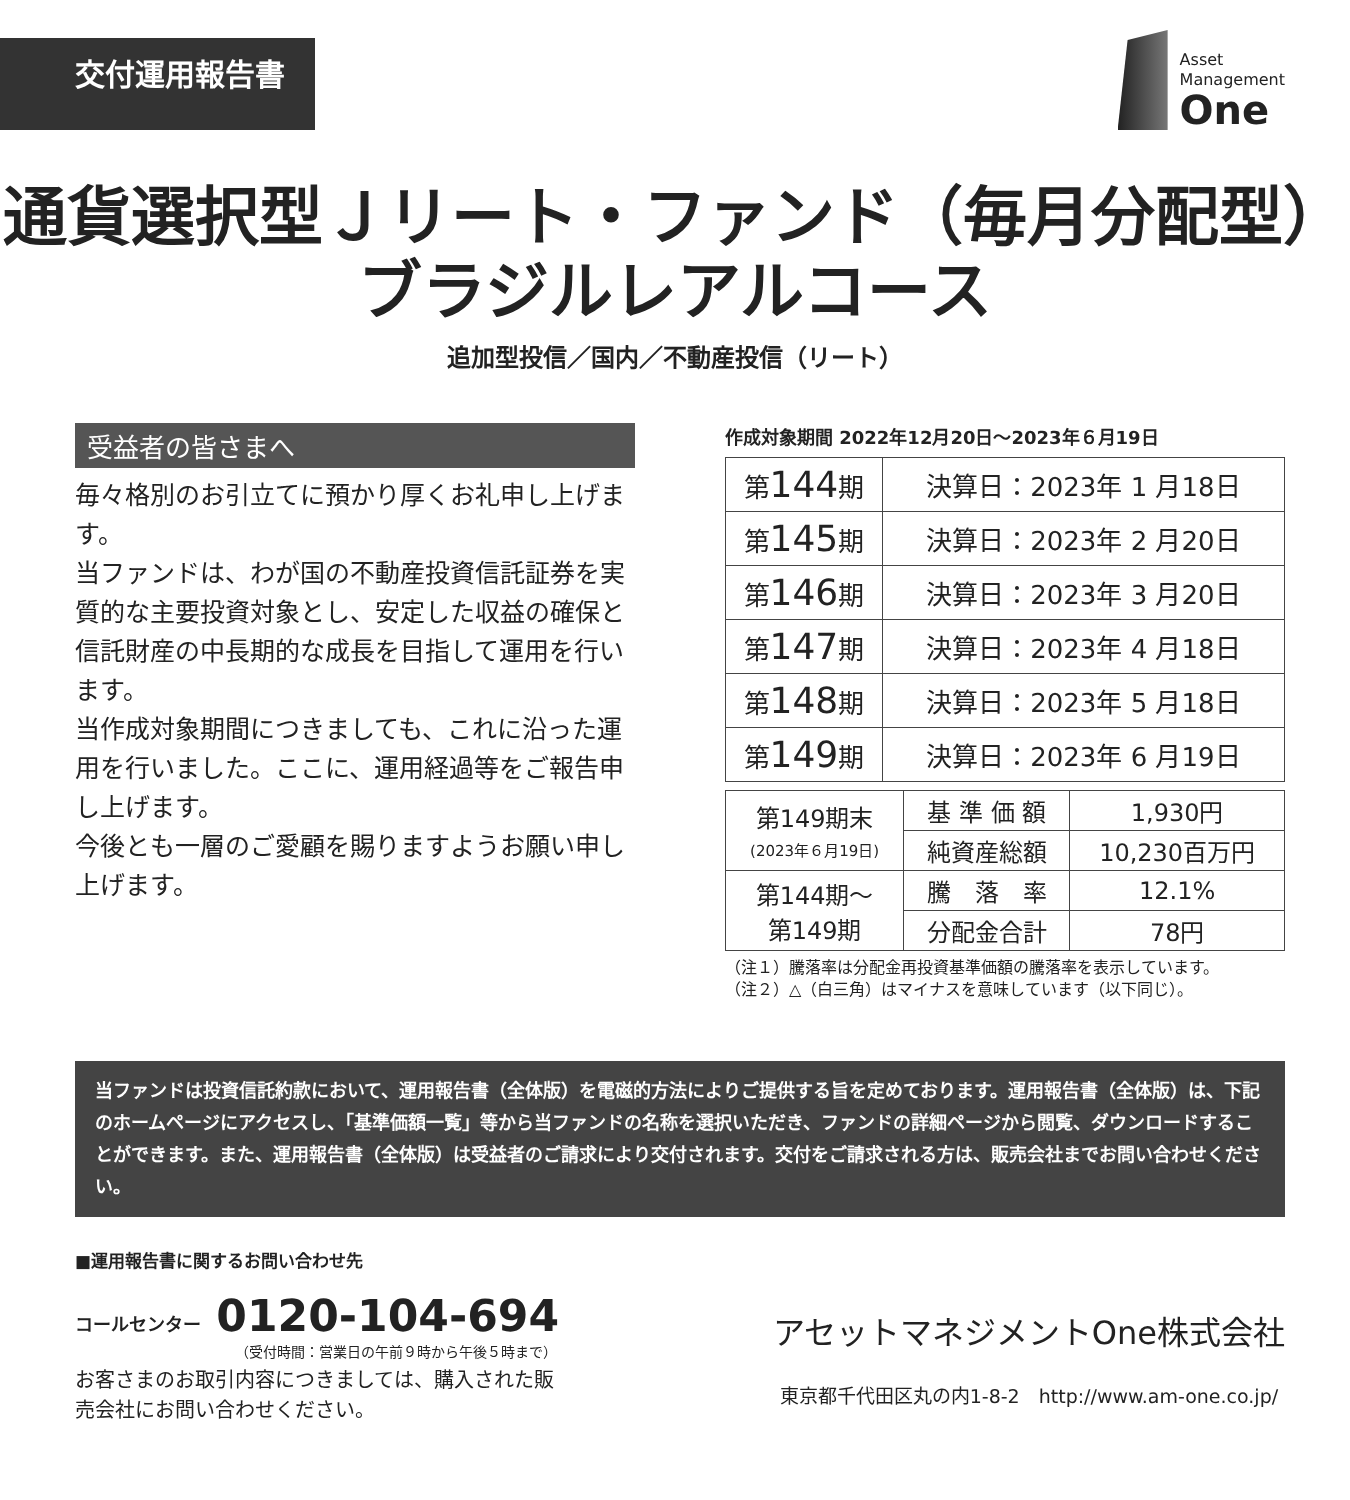交付運用報告書
Asset
Management
One
通貨選択型Ｊリート・ファンド（毎月分配型）
ブラジルレアルコース
追加型投信／国内／不動産投信（リート）
受益者の皆さまへ
毎々格別のお引立てに預かり厚くお礼申し上げます。
当ファンドは、わが国の不動産投資信託証券を実質的な主要投資対象とし、安定した収益の確保と信託財産の中長期的な成長を目指して運用を行います。
当作成対象期間につきましても、これに沿った運用を行いました。ここに、運用経過等をご報告申し上げます。
今後とも一層のご愛顧を賜りますようお願い申し上げます。
作成対象期間 2022年12月20日～2023年６月19日
| 第 144 期 | 決算日：2023年 1 月18日 |
| 第 145 期 | 決算日：2023年 2 月20日 |
| 第 146 期 | 決算日：2023年 3 月20日 |
| 第 147 期 | 決算日：2023年 4 月18日 |
| 第 148 期 | 決算日：2023年 5 月18日 |
| 第 149 期 | 決算日：2023年 6 月19日 |
| 第149期末 (2023年６月19日) | 基 準 価 額 | 1,930円 |
| | 純資産総額 | 10,230百万円 |
| 第144期～ 第149期 | 騰 落 率 | 12.1% |
| | 分配金合計 | 78円 |
（注１）騰落率は分配金再投資基準価額の騰落率を表示しています。
（注２）△（白三角）はマイナスを意味しています（以下同じ）。
当ファンドは投資信託約款において、運用報告書（全体版）を電磁的方法によりご提供する旨を定めております。運用報告書（全体版）は、下記のホームページにアクセスし、「基準価額一覧」等から当ファンドの名称を選択いただき、ファンドの詳細ページから閲覧、ダウンロードすることができます。また、運用報告書（全体版）は受益者のご請求により交付されます。交付をご請求される方は、販売会社までお問い合わせください。
■運用報告書に関するお問い合わせ先
コールセンター 0120-104-694
（受付時間：営業日の午前９時から午後５時まで）
お客さまのお取引内容につきましては、購入された販
売会社にお問い合わせください。
アセットマネジメントOne株式会社
東京都千代田区丸の内1-8-2　http://www.am-one.co.jp/